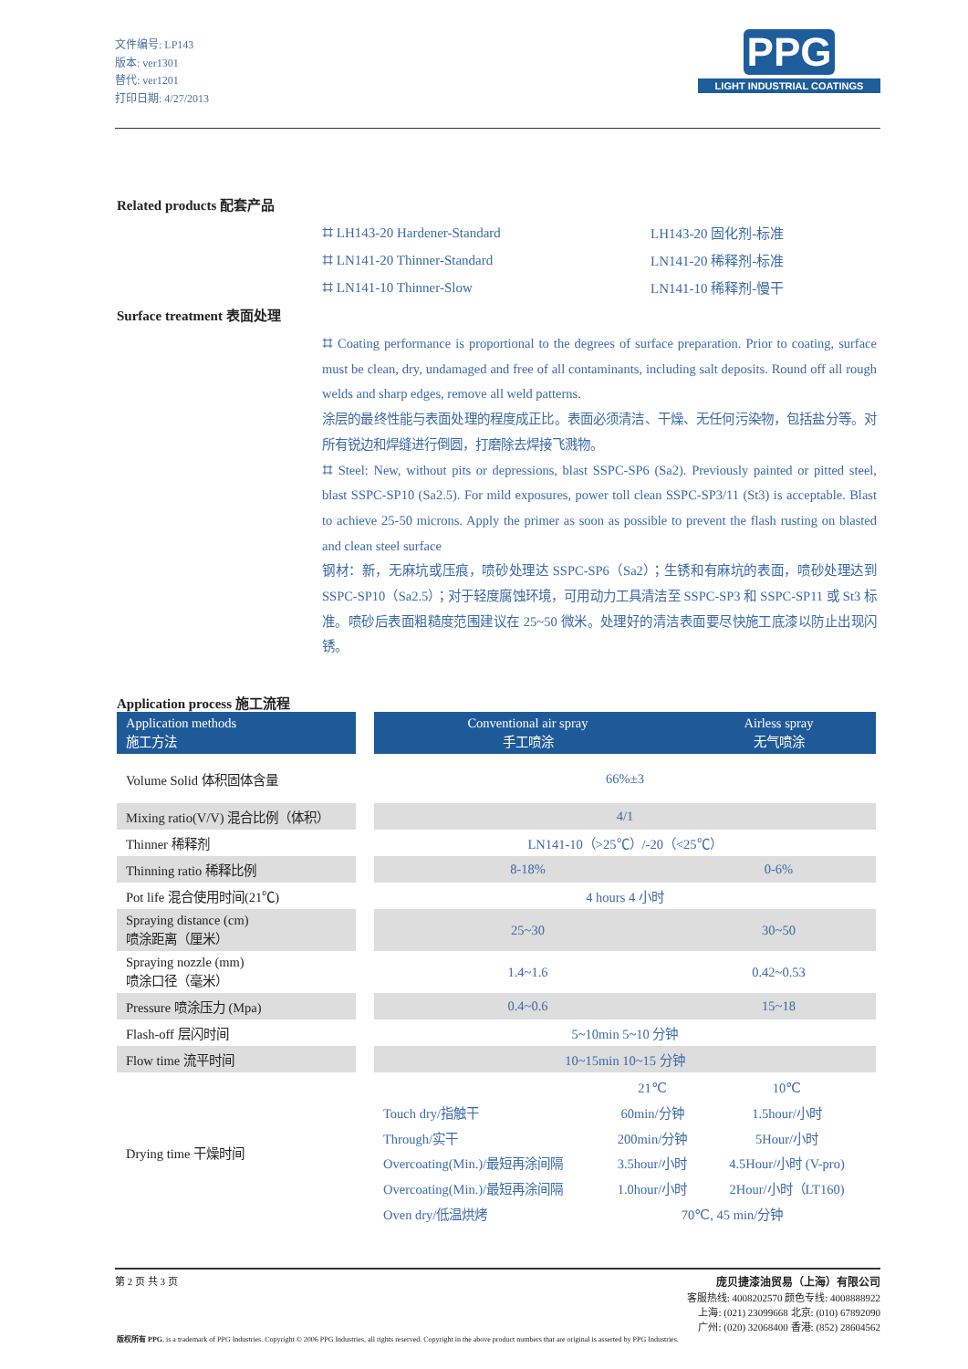文件编号: LP143
版本: ver1301
替代: ver1201
打印日期: 4/27/2013
PPG
LIGHT INDUSTRIAL COATINGS
Related products 配套产品
⌗ LH143-20 Hardener-Standard
LH143-20 固化剂-标准
⌗ LN141-20 Thinner-Standard
LN141-20 稀释剂-标准
⌗ LN141-10 Thinner-Slow
LN141-10 稀释剂-慢干
Surface treatment 表面处理
⌗ Coating performance is proportional to the degrees of surface preparation. Prior to coating, surface must be clean, dry, undamaged and free of all contaminants, including salt deposits. Round off all rough welds and sharp edges, remove all weld patterns.
涂层的最终性能与表面处理的程度成正比。表面必须清洁、干燥、无任何污染物，包括盐分等。对所有锐边和焊缝进行倒圆，打磨除去焊接飞溅物。
⌗ Steel: New, without pits or depressions, blast SSPC-SP6 (Sa2). Previously painted or pitted steel, blast SSPC-SP10 (Sa2.5). For mild exposures, power toll clean SSPC-SP3/11 (St3) is acceptable. Blast to achieve 25-50 microns. Apply the primer as soon as possible to prevent the flash rusting on blasted and clean steel surface
钢材：新，无麻坑或压痕，喷砂处理达 SSPC-SP6（Sa2）；生锈和有麻坑的表面，喷砂处理达到 SSPC-SP10（Sa2.5）；对于轻度腐蚀环境，可用动力工具清洁至 SSPC-SP3 和 SSPC-SP11 或 St3 标准。喷砂后表面粗糙度范围建议在 25~50 微米。处理好的清洁表面要尽快施工底漆以防止出现闪锈。
Application process 施工流程
| Application methods 施工方法 | | Conventional air spray 手工喷涂 | Airless spray 无气喷涂 |
| Volume Solid 体积固体含量 | | 66%±3 | |
| Mixing ratio(V/V) 混合比例（体积） | | 4/1 | |
| Thinner 稀释剂 | | LN141-10（>25℃）/-20（<25℃） | |
| Thinning ratio 稀释比例 | | 8-18% | 0-6% |
| Pot life 混合使用时间(21℃) | | 4 hours 4 小时 | |
| Spraying distance (cm) 喷涂距离（厘米） | | 25~30 | 30~50 |
| Spraying nozzle (mm) 喷涂口径（毫米） | | 1.4~1.6 | 0.42~0.53 |
| Pressure 喷涂压力 (Mpa) | | 0.4~0.6 | 15~18 |
| Flash-off 层闪时间 | | 5~10min 5~10 分钟 | |
| Flow time 流平时间 | | 10~15min 10~15 分钟 | |
| Drying time 干燥时间 | | 21℃ 10℃ Touch dry/指触干 60min/分钟 1.5hour/小时 Through/实干 200min/分钟 5Hour/小时 Overcoating(Min.)/最短再涂间隔 3.5hour/小时 4.5Hour/小时 (V-pro) Overcoating(Min.)/最短再涂间隔 1.0hour/小时 2Hour/小时（LT160) Oven dry/低温烘烤 70℃, 45 min/分钟 | |
第 2 页 共 3 页 庞贝捷漆油贸易（上海）有限公司
客服热线: 4008202570 颜色专线: 4008888922
上海: (021) 23099668 北京: (010) 67892090
广州: (020) 32068400 香港: (852) 28604562
版权所有 PPG, is a trademark of PPG Industries. Copyright © 2006 PPG Industries, all rights reserved. Copyright in the above product numbers that are original is asserted by PPG Industries.